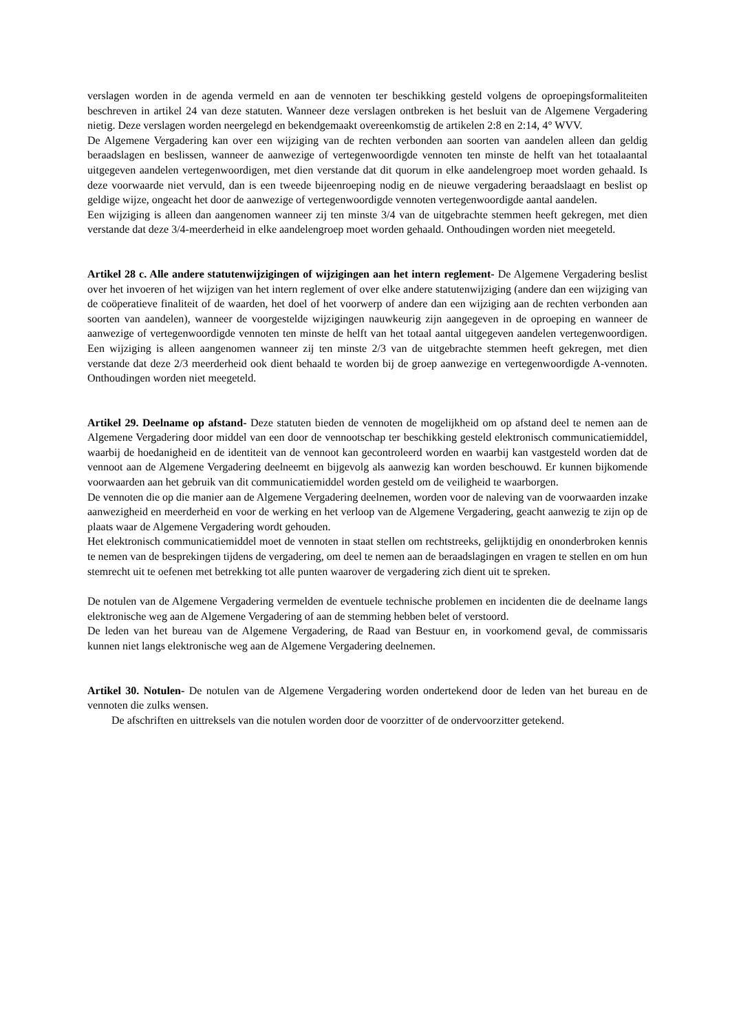verslagen worden in de agenda vermeld en aan de vennoten ter beschikking gesteld volgens de oproepingsformaliteiten beschreven in artikel 24 van deze statuten. Wanneer deze verslagen ontbreken is het besluit van de Algemene Vergadering nietig. Deze verslagen worden neergelegd en bekendgemaakt overeenkomstig de artikelen 2:8 en 2:14, 4° WVV.
De Algemene Vergadering kan over een wijziging van de rechten verbonden aan soorten van aandelen alleen dan geldig beraadslagen en beslissen, wanneer de aanwezige of vertegenwoordigde vennoten ten minste de helft van het totaalaantal uitgegeven aandelen vertegenwoordigen, met dien verstande dat dit quorum in elke aandelengroep moet worden gehaald. Is deze voorwaarde niet vervuld, dan is een tweede bijeenroeping nodig en de nieuwe vergadering beraadslaagt en beslist op geldige wijze, ongeacht het door de aanwezige of vertegenwoordigde vennoten vertegenwoordigde aantal aandelen.
Een wijziging is alleen dan aangenomen wanneer zij ten minste 3/4 van de uitgebrachte stemmen heeft gekregen, met dien verstande dat deze 3/4-meerderheid in elke aandelengroep moet worden gehaald. Onthoudingen worden niet meegeteld.
Artikel 28 c. Alle andere statutenwijzigingen of wijzigingen aan het intern reglement- De Algemene Vergadering beslist over het invoeren of het wijzigen van het intern reglement of over elke andere statutenwijziging (andere dan een wijziging van de coöperatieve finaliteit of de waarden, het doel of het voorwerp of andere dan een wijziging aan de rechten verbonden aan soorten van aandelen), wanneer de voorgestelde wijzigingen nauwkeurig zijn aangegeven in de oproeping en wanneer de aanwezige of vertegenwoordigde vennoten ten minste de helft van het totaal aantal uitgegeven aandelen vertegenwoordigen. Een wijziging is alleen aangenomen wanneer zij ten minste 2/3 van de uitgebrachte stemmen heeft gekregen, met dien verstande dat deze 2/3 meerderheid ook dient behaald te worden bij de groep aanwezige en vertegenwoordigde A-vennoten. Onthoudingen worden niet meegeteld.
Artikel 29. Deelname op afstand- Deze statuten bieden de vennoten de mogelijkheid om op afstand deel te nemen aan de Algemene Vergadering door middel van een door de vennootschap ter beschikking gesteld elektronisch communicatiemiddel, waarbij de hoedanigheid en de identiteit van de vennoot kan gecontroleerd worden en waarbij kan vastgesteld worden dat de vennoot aan de Algemene Vergadering deelneemt en bijgevolg als aanwezig kan worden beschouwd. Er kunnen bijkomende voorwaarden aan het gebruik van dit communicatiemiddel worden gesteld om de veiligheid te waarborgen.
De vennoten die op die manier aan de Algemene Vergadering deelnemen, worden voor de naleving van de voorwaarden inzake aanwezigheid en meerderheid en voor de werking en het verloop van de Algemene Vergadering, geacht aanwezig te zijn op de plaats waar de Algemene Vergadering wordt gehouden.
Het elektronisch communicatiemiddel moet de vennoten in staat stellen om rechtstreeks, gelijktijdig en ononderbroken kennis te nemen van de besprekingen tijdens de vergadering, om deel te nemen aan de beraadslagingen en vragen te stellen en om hun stemrecht uit te oefenen met betrekking tot alle punten waarover de vergadering zich dient uit te spreken.
De notulen van de Algemene Vergadering vermelden de eventuele technische problemen en incidenten die de deelname langs elektronische weg aan de Algemene Vergadering of aan de stemming hebben belet of verstoord.
De leden van het bureau van de Algemene Vergadering, de Raad van Bestuur en, in voorkomend geval, de commissaris kunnen niet langs elektronische weg aan de Algemene Vergadering deelnemen.
Artikel 30. Notulen- De notulen van de Algemene Vergadering worden ondertekend door de leden van het bureau en de vennoten die zulks wensen.
De afschriften en uittreksels van die notulen worden door de voorzitter of de ondervoorzitter getekend.